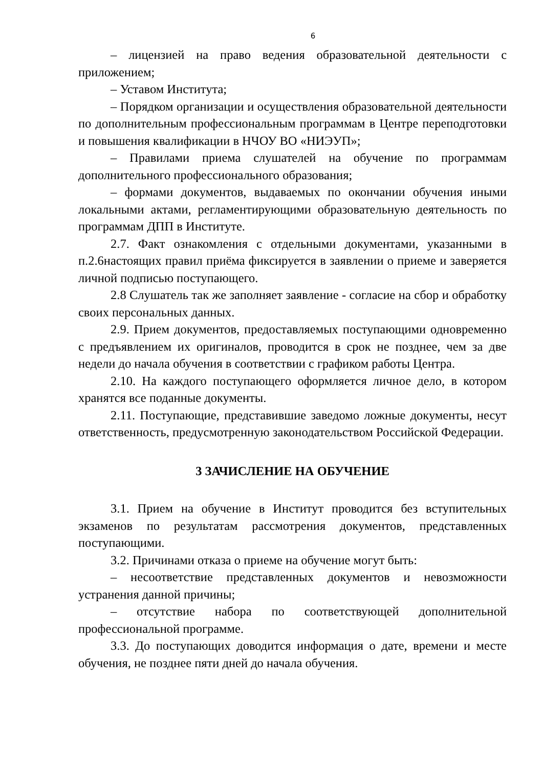6
– лицензией на право ведения образовательной деятельности с приложением;
– Уставом Института;
– Порядком организации и осуществления образовательной деятельности по дополнительным профессиональным программам в Центре переподготовки и повышения квалификации в НЧОУ ВО «НИЭУП»;
– Правилами приема слушателей на обучение по программам дополнительного профессионального образования;
– формами документов, выдаваемых по окончании обучения иными локальными актами, регламентирующими образовательную деятельность по программам ДПП в Институте.
2.7. Факт ознакомления с отдельными документами, указанными в п.2.6настоящих правил приёма фиксируется в заявлении о приеме и заверяется личной подписью поступающего.
2.8 Слушатель так же заполняет заявление - согласие на сбор и обработку своих персональных данных.
2.9. Прием документов, предоставляемых поступающими одновременно с предъявлением их оригиналов, проводится в срок не позднее, чем за две недели до начала обучения в соответствии с графиком работы Центра.
2.10. На каждого поступающего оформляется личное дело, в котором хранятся все поданные документы.
2.11. Поступающие, представившие заведомо ложные документы, несут ответственность, предусмотренную законодательством Российской Федерации.
3 ЗАЧИСЛЕНИЕ НА ОБУЧЕНИЕ
3.1. Прием на обучение в Институт проводится без вступительных экзаменов по результатам рассмотрения документов, представленных поступающими.
3.2. Причинами отказа о приеме на обучение могут быть:
– несоответствие представленных документов и невозможности устранения данной причины;
– отсутствие набора по соответствующей дополнительной профессиональной программе.
3.3. До поступающих доводится информация о дате, времени и месте обучения, не позднее пяти дней до начала обучения.